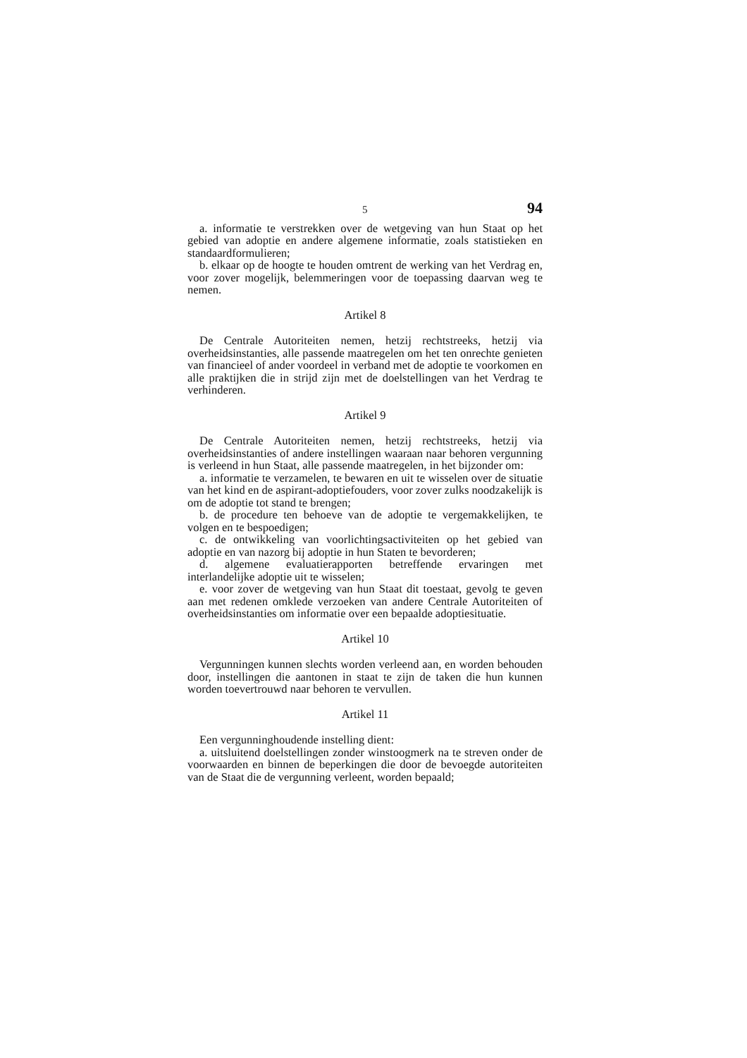5 94
a. informatie te verstrekken over de wetgeving van hun Staat op het gebied van adoptie en andere algemene informatie, zoals statistieken en standaardformulieren;
b. elkaar op de hoogte te houden omtrent de werking van het Verdrag en, voor zover mogelijk, belemmeringen voor de toepassing daarvan weg te nemen.
Artikel 8
De Centrale Autoriteiten nemen, hetzij rechtstreeks, hetzij via overheidsinstanties, alle passende maatregelen om het ten onrechte genieten van financieel of ander voordeel in verband met de adoptie te voorkomen en alle praktijken die in strijd zijn met de doelstellingen van het Verdrag te verhinderen.
Artikel 9
De Centrale Autoriteiten nemen, hetzij rechtstreeks, hetzij via overheidsinstanties of andere instellingen waaraan naar behoren vergunning is verleend in hun Staat, alle passende maatregelen, in het bijzonder om:
a. informatie te verzamelen, te bewaren en uit te wisselen over de situatie van het kind en de aspirant-adoptiefouders, voor zover zulks noodzakelijk is om de adoptie tot stand te brengen;
b. de procedure ten behoeve van de adoptie te vergemakkelijken, te volgen en te bespoedigen;
c. de ontwikkeling van voorlichtingsactiviteiten op het gebied van adoptie en van nazorg bij adoptie in hun Staten te bevorderen;
d. algemene evaluatierapporten betreffende ervaringen met interlandelijke adoptie uit te wisselen;
e. voor zover de wetgeving van hun Staat dit toestaat, gevolg te geven aan met redenen omklede verzoeken van andere Centrale Autoriteiten of overheidsinstanties om informatie over een bepaalde adoptiesituatie.
Artikel 10
Vergunningen kunnen slechts worden verleend aan, en worden behouden door, instellingen die aantonen in staat te zijn de taken die hun kunnen worden toevertrouwd naar behoren te vervullen.
Artikel 11
Een vergunninghoudende instelling dient:
a. uitsluitend doelstellingen zonder winstoogmerk na te streven onder de voorwaarden en binnen de beperkingen die door de bevoegde autoriteiten van de Staat die de vergunning verleent, worden bepaald;